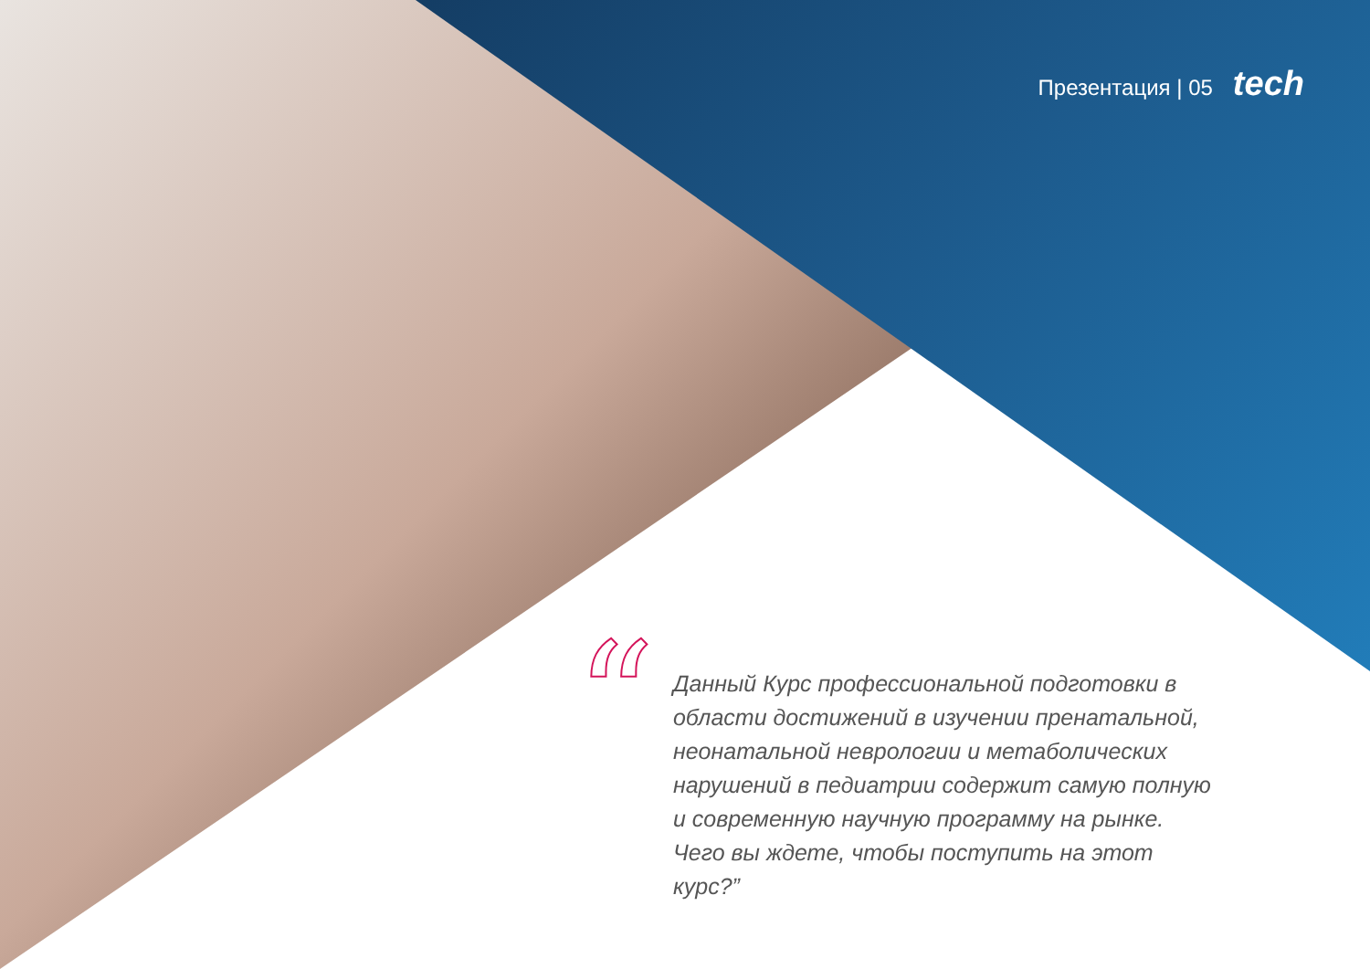Презентация | 05 tech
“
Данный Курс профессиональной подготовки в области достижений в изучении пренатальной, неонатальной неврологии и метаболических нарушений в педиатрии содержит самую полную и современную научную программу на рынке. Чего вы ждете, чтобы поступить на этот курс?”